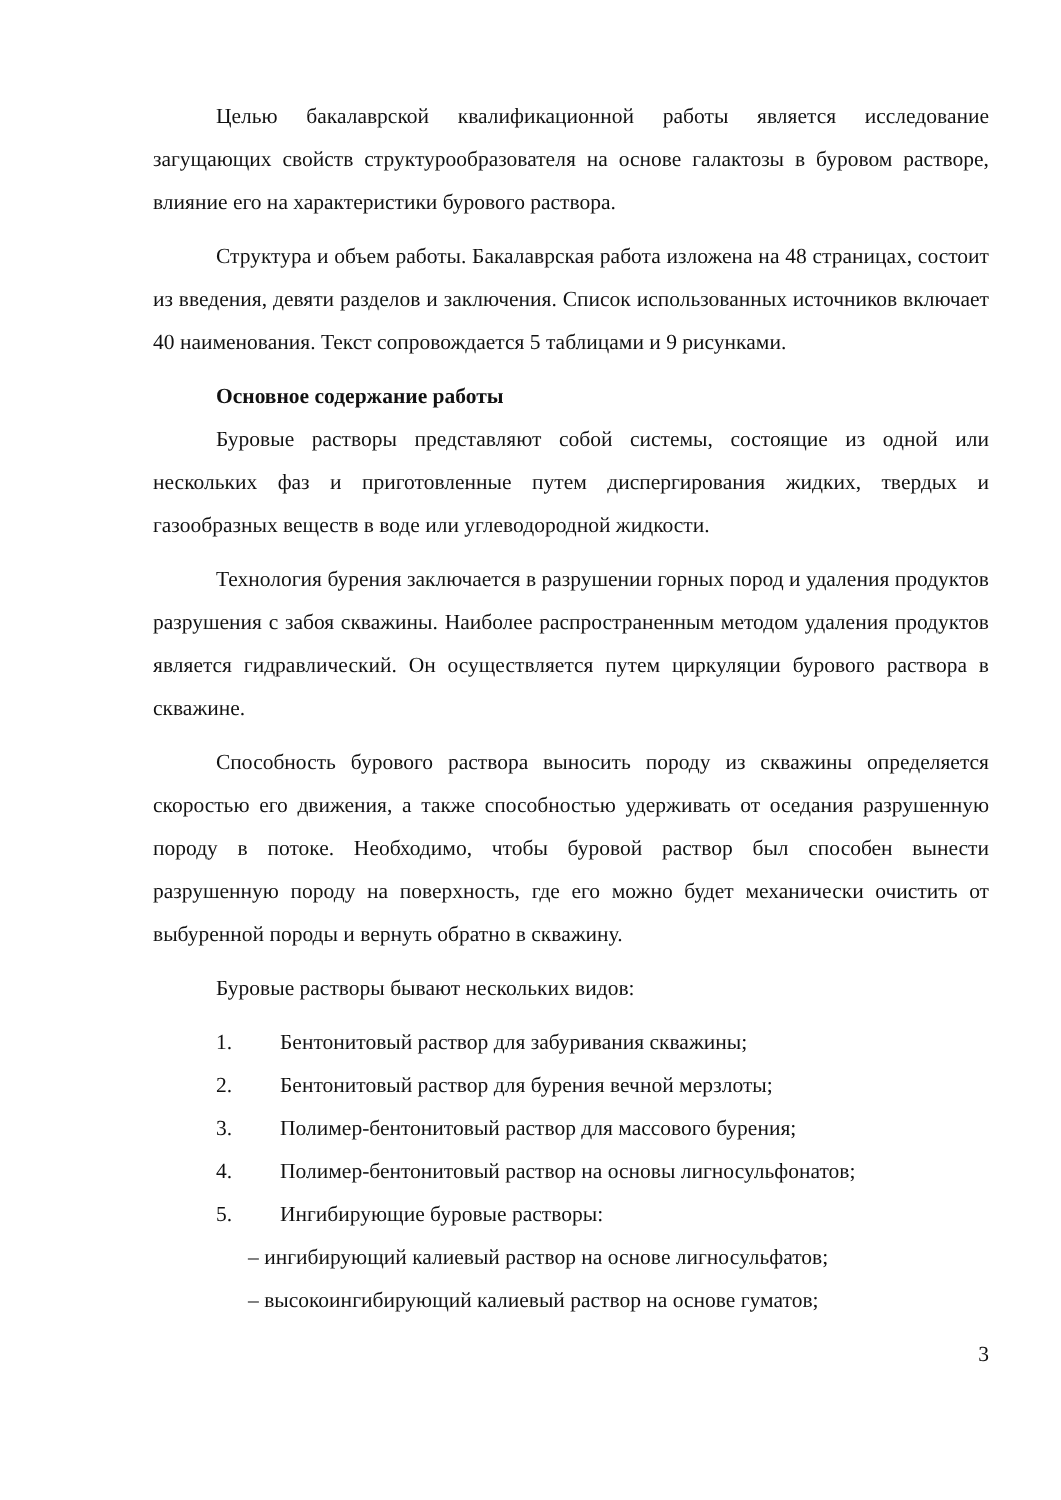Целью бакалаврской квалификационной работы является исследование загущающих свойств структурообразователя на основе галактозы в буровом растворе, влияние его на характеристики бурового раствора.
Структура и объем работы. Бакалаврская работа изложена на 48 страницах, состоит из введения, девяти разделов и заключения. Список использованных источников включает 40 наименования. Текст сопровождается 5 таблицами и 9 рисунками.
Основное содержание работы
Буровые растворы представляют собой системы, состоящие из одной или нескольких фаз и приготовленные путем диспергирования жидких, твердых и газообразных веществ в воде или углеводородной жидкости.
Технология бурения заключается в разрушении горных пород и удаления продуктов разрушения с забоя скважины. Наиболее распространенным методом удаления продуктов является гидравлический. Он осуществляется путем циркуляции бурового раствора в скважине.
Способность бурового раствора выносить породу из скважины определяется скоростью его движения, а также способностью удерживать от оседания разрушенную породу в потоке. Необходимо, чтобы буровой раствор был способен вынести разрушенную породу на поверхность, где его можно будет механически очистить от выбуренной породы и вернуть обратно в скважину.
Буровые растворы бывают нескольких видов:
1. Бентонитовый раствор для забуривания скважины;
2. Бентонитовый раствор для бурения вечной мерзлоты;
3. Полимер-бентонитовый раствор для массового бурения;
4. Полимер-бентонитовый раствор на основы лигносульфонатов;
5. Ингибирующие буровые растворы:
– ингибирующий калиевый раствор на основе лигносульфатов;
– высокоингибирующий калиевый раствор на основе гуматов;
3